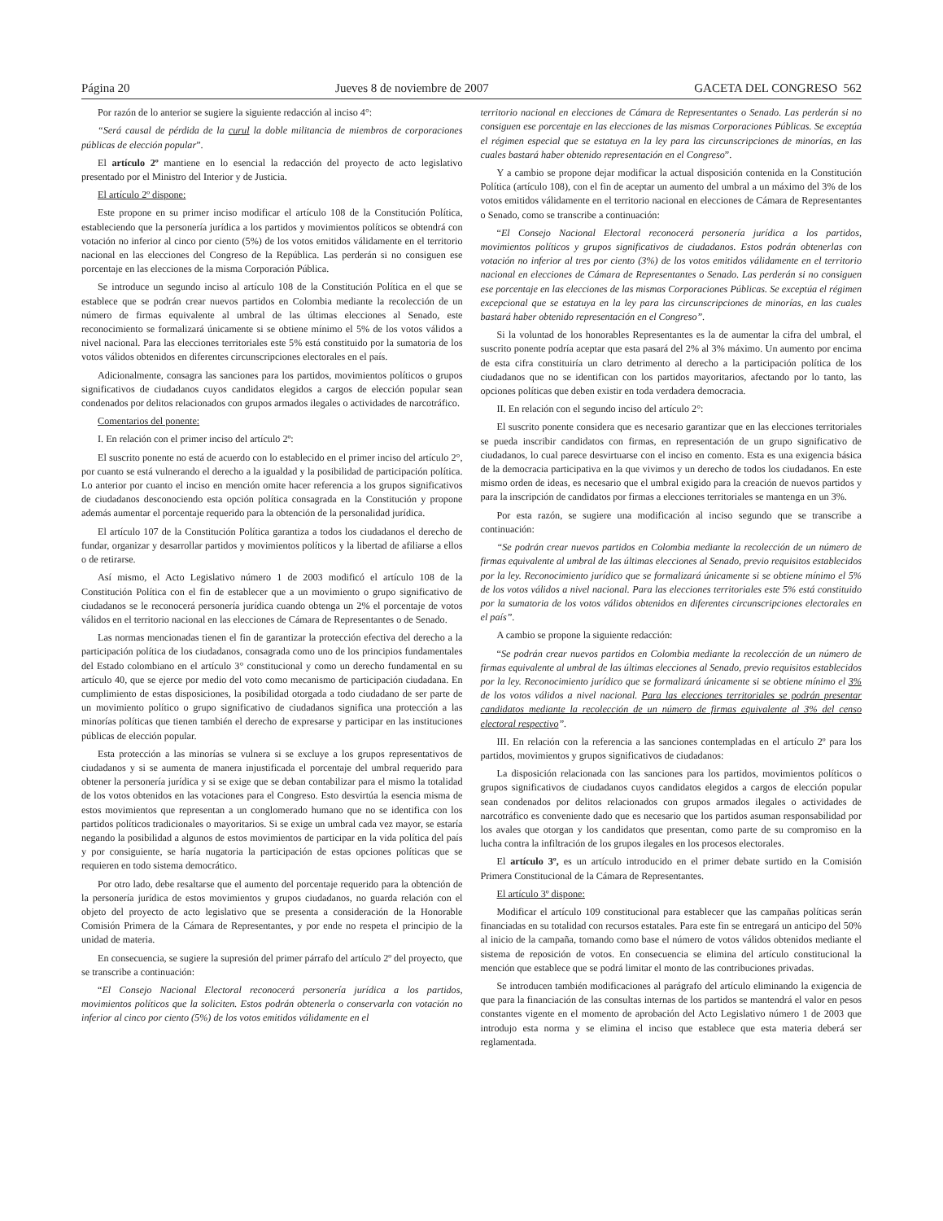Página 20 Jueves 8 de noviembre de 2007 GACETA DEL CONGRESO 562
Por razón de lo anterior se sugiere la siguiente redacción al inciso 4°:
“Será causal de pérdida de la curul la doble militancia de miembros de corporaciones públicas de elección popular”.
El artículo 2º mantiene en lo esencial la redacción del proyecto de acto legislativo presentado por el Ministro del Interior y de Justicia.
El artículo 2º dispone:
Este propone en su primer inciso modificar el artículo 108 de la Constitución Política, estableciendo que la personería jurídica a los partidos y movimientos políticos se obtendrá con votación no inferior al cinco por ciento (5%) de los votos emitidos válidamente en el territorio nacional en las elecciones del Congreso de la República. Las perderán si no consiguen ese porcentaje en las elecciones de la misma Corporación Pública.
Se introduce un segundo inciso al artículo 108 de la Constitución Política en el que se establece que se podrán crear nuevos partidos en Colombia mediante la recolección de un número de firmas equivalente al umbral de las últimas elecciones al Senado, este reconocimiento se formalizará únicamente si se obtiene mínimo el 5% de los votos válidos a nivel nacional. Para las elecciones territoriales este 5% está constituido por la sumatoria de los votos válidos obtenidos en diferentes circunscripciones electorales en el país.
Adicionalmente, consagra las sanciones para los partidos, movimientos políticos o grupos significativos de ciudadanos cuyos candidatos elegidos a cargos de elección popular sean condenados por delitos relacionados con grupos armados ilegales o actividades de narcotráfico.
Comentarios del ponente:
I. En relación con el primer inciso del artículo 2º:
El suscrito ponente no está de acuerdo con lo establecido en el primer inciso del artículo 2°, por cuanto se está vulnerando el derecho a la igualdad y la posibilidad de participación política. Lo anterior por cuanto el inciso en mención omite hacer referencia a los grupos significativos de ciudadanos desconociendo esta opción política consagrada en la Constitución y propone además aumentar el porcentaje requerido para la obtención de la personalidad jurídica.
El artículo 107 de la Constitución Política garantiza a todos los ciudadanos el derecho de fundar, organizar y desarrollar partidos y movimientos políticos y la libertad de afiliarse a ellos o de retirarse.
Así mismo, el Acto Legislativo número 1 de 2003 modificó el artículo 108 de la Constitución Política con el fin de establecer que a un movimiento o grupo significativo de ciudadanos se le reconocerá personería jurídica cuando obtenga un 2% el porcentaje de votos válidos en el territorio nacional en las elecciones de Cámara de Representantes o de Senado.
Las normas mencionadas tienen el fin de garantizar la protección efectiva del derecho a la participación política de los ciudadanos, consagrada como uno de los principios fundamentales del Estado colombiano en el artículo 3° constitucional y como un derecho fundamental en su artículo 40, que se ejerce por medio del voto como mecanismo de participación ciudadana. En cumplimiento de estas disposiciones, la posibilidad otorgada a todo ciudadano de ser parte de un movimiento político o grupo significativo de ciudadanos significa una protección a las minorías políticas que tienen también el derecho de expresarse y participar en las instituciones públicas de elección popular.
Esta protección a las minorías se vulnera si se excluye a los grupos representativos de ciudadanos y si se aumenta de manera injustificada el porcentaje del umbral requerido para obtener la personería jurídica y si se exige que se deban contabilizar para el mismo la totalidad de los votos obtenidos en las votaciones para el Congreso. Esto desvirtúa la esencia misma de estos movimientos que representan a un conglomerado humano que no se identifica con los partidos políticos tradicionales o mayoritarios. Si se exige un umbral cada vez mayor, se estaría negando la posibilidad a algunos de estos movimientos de participar en la vida política del país y por consiguiente, se haría nugatoria la participación de estas opciones políticas que se requieren en todo sistema democrático.
Por otro lado, debe resaltarse que el aumento del porcentaje requerido para la obtención de la personería jurídica de estos movimientos y grupos ciudadanos, no guarda relación con el objeto del proyecto de acto legislativo que se presenta a consideración de la Honorable Comisión Primera de la Cámara de Representantes, y por ende no respeta el principio de la unidad de materia.
En consecuencia, se sugiere la supresión del primer párrafo del artículo 2º del proyecto, que se transcribe a continuación:
“El Consejo Nacional Electoral reconocerá personería jurídica a los partidos, movimientos políticos que la soliciten. Estos podrán obtenerla o conservarla con votación no inferior al cinco por ciento (5%) de los votos emitidos válidamente en el
territorio nacional en elecciones de Cámara de Representantes o Senado. Las perderán si no consiguen ese porcentaje en las elecciones de las mismas Corporaciones Públicas. Se exceptúa el régimen especial que se estatuya en la ley para las circunscripciones de minorías, en las cuales bastará haber obtenido representación en el Congreso”.
Y a cambio se propone dejar modificar la actual disposición contenida en la Constitución Política (artículo 108), con el fin de aceptar un aumento del umbral a un máximo del 3% de los votos emitidos válidamente en el territorio nacional en elecciones de Cámara de Representantes o Senado, como se transcribe a continuación:
“El Consejo Nacional Electoral reconocerá personería jurídica a los partidos, movimientos políticos y grupos significativos de ciudadanos. Estos podrán obtenerlas con votación no inferior al tres por ciento (3%) de los votos emitidos válidamente en el territorio nacional en elecciones de Cámara de Representantes o Senado. Las perderán si no consiguen ese porcentaje en las elecciones de las mismas Corporaciones Públicas. Se exceptúa el régimen excepcional que se estatuya en la ley para las circunscripciones de minorías, en las cuales bastará haber obtenido representación en el Congreso”.
Si la voluntad de los honorables Representantes es la de aumentar la cifra del umbral, el suscrito ponente podría aceptar que esta pasará del 2% al 3% máximo. Un aumento por encima de esta cifra constituiría un claro detrimento al derecho a la participación política de los ciudadanos que no se identifican con los partidos mayoritarios, afectando por lo tanto, las opciones políticas que deben existir en toda verdadera democracia.
II. En relación con el segundo inciso del artículo 2°:
El suscrito ponente considera que es necesario garantizar que en las elecciones territoriales se pueda inscribir candidatos con firmas, en representación de un grupo significativo de ciudadanos, lo cual parece desvirtuarse con el inciso en comento. Esta es una exigencia básica de la democracia participativa en la que vivimos y un derecho de todos los ciudadanos. En este mismo orden de ideas, es necesario que el umbral exigido para la creación de nuevos partidos y para la inscripción de candidatos por firmas a elecciones territoriales se mantenga en un 3%.
Por esta razón, se sugiere una modificación al inciso segundo que se transcribe a continuación:
“Se podrán crear nuevos partidos en Colombia mediante la recolección de un número de firmas equivalente al umbral de las últimas elecciones al Senado, previo requisitos establecidos por la ley. Reconocimiento jurídico que se formalizará únicamente si se obtiene mínimo el 5% de los votos válidos a nivel nacional. Para las elecciones territoriales este 5% está constituido por la sumatoria de los votos válidos obtenidos en diferentes circunscripciones electorales en el país”.
A cambio se propone la siguiente redacción:
“Se podrán crear nuevos partidos en Colombia mediante la recolección de un número de firmas equivalente al umbral de las últimas elecciones al Senado, previo requisitos establecidos por la ley. Reconocimiento jurídico que se formalizará únicamente si se obtiene mínimo el 3% de los votos válidos a nivel nacional. Para las elecciones territoriales se podrán presentar candidatos mediante la recolección de un número de firmas equivalente al 3% del censo electoral respectivo”.
III. En relación con la referencia a las sanciones contempladas en el artículo 2º para los partidos, movimientos y grupos significativos de ciudadanos:
La disposición relacionada con las sanciones para los partidos, movimientos políticos o grupos significativos de ciudadanos cuyos candidatos elegidos a cargos de elección popular sean condenados por delitos relacionados con grupos armados ilegales o actividades de narcotráfico es conveniente dado que es necesario que los partidos asuman responsabilidad por los avales que otorgan y los candidatos que presentan, como parte de su compromiso en la lucha contra la infiltración de los grupos ilegales en los procesos electorales.
El artículo 3º, es un artículo introducido en el primer debate surtido en la Comisión Primera Constitucional de la Cámara de Representantes.
El artículo 3º dispone:
Modificar el artículo 109 constitucional para establecer que las campañas políticas serán financiadas en su totalidad con recursos estatales. Para este fin se entregará un anticipo del 50% al inicio de la campaña, tomando como base el número de votos válidos obtenidos mediante el sistema de reposición de votos. En consecuencia se elimina del artículo constitucional la mención que establece que se podrá limitar el monto de las contribuciones privadas.
Se introducen también modificaciones al parágrafo del artículo eliminando la exigencia de que para la financiación de las consultas internas de los partidos se mantendrá el valor en pesos constantes vigente en el momento de aprobación del Acto Legislativo número 1 de 2003 que introdujo esta norma y se elimina el inciso que establece que esta materia deberá ser reglamentada.